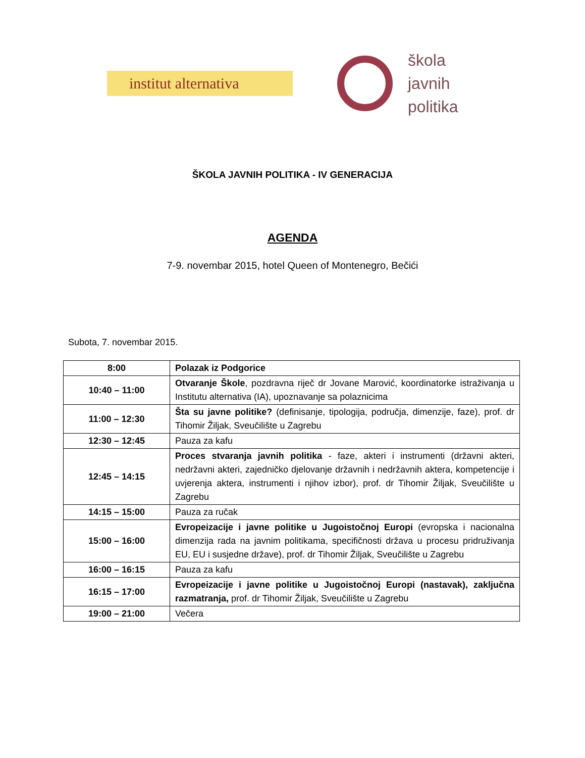institut alternativa
škola
javnih
politika
ŠKOLA JAVNIH POLITIKA - IV GENERACIJA
AGENDA
7-9. novembar 2015, hotel Queen of Montenegro, Bečići
Subota, 7. novembar 2015.
| 8:00 | Polazak iz Podgorice |
| 10:40 – 11:00 | Otvaranje Škole , pozdravna riječ dr Jovane Marović, koordinatorke istraživanja u Institutu alternativa (IA), upoznavanje sa polaznicima |
| 11:00 – 12:30 | Šta su javne politike? (definisanje, tipologija, područja, dimenzije, faze), prof. dr Tihomir Žiljak, Sveučilište u Zagrebu |
| 12:30 – 12:45 | Pauza za kafu |
| 12:45 – 14:15 | Proces stvaranja javnih politika - faze, akteri i instrumenti (državni akteri, nedržavni akteri, zajedničko djelovanje državnih i nedržavnih aktera, kompetencije i uvjerenja aktera, instrumenti i njihov izbor), prof. dr Tihomir Žiljak, Sveučilište u Zagrebu |
| 14:15 – 15:00 | Pauza za ručak |
| 15:00 – 16:00 | Evropeizacije i javne politike u Jugoistočnoj Europi (evropska i nacionalna dimenzija rada na javnim politikama, specifičnosti država u procesu pridruživanja EU, EU i susjedne države), prof. dr Tihomir Žiljak, Sveučilište u Zagrebu |
| 16:00 – 16:15 | Pauza za kafu |
| 16:15 – 17:00 | Evropeizacije i javne politike u Jugoistočnoj Europi (nastavak), zaključna razmatranja, prof. dr Tihomir Žiljak, Sveučilište u Zagrebu |
| 19:00 – 21:00 | Večera |